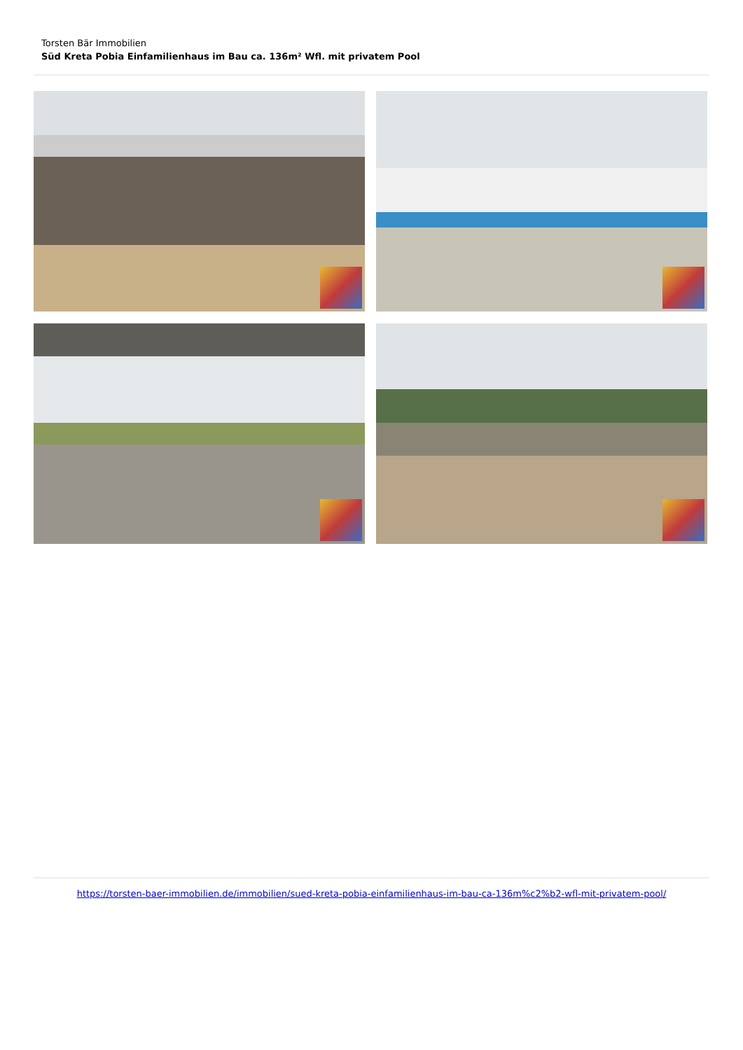Torsten Bär Immobilien
Süd Kreta Pobia Einfamilienhaus im Bau ca. 136m² Wfl. mit privatem Pool
https://torsten-baer-immobilien.de/immobilien/sued-kreta-pobia-einfamilienhaus-im-bau-ca-136m%c2%b2-wfl-mit-privatem-pool/